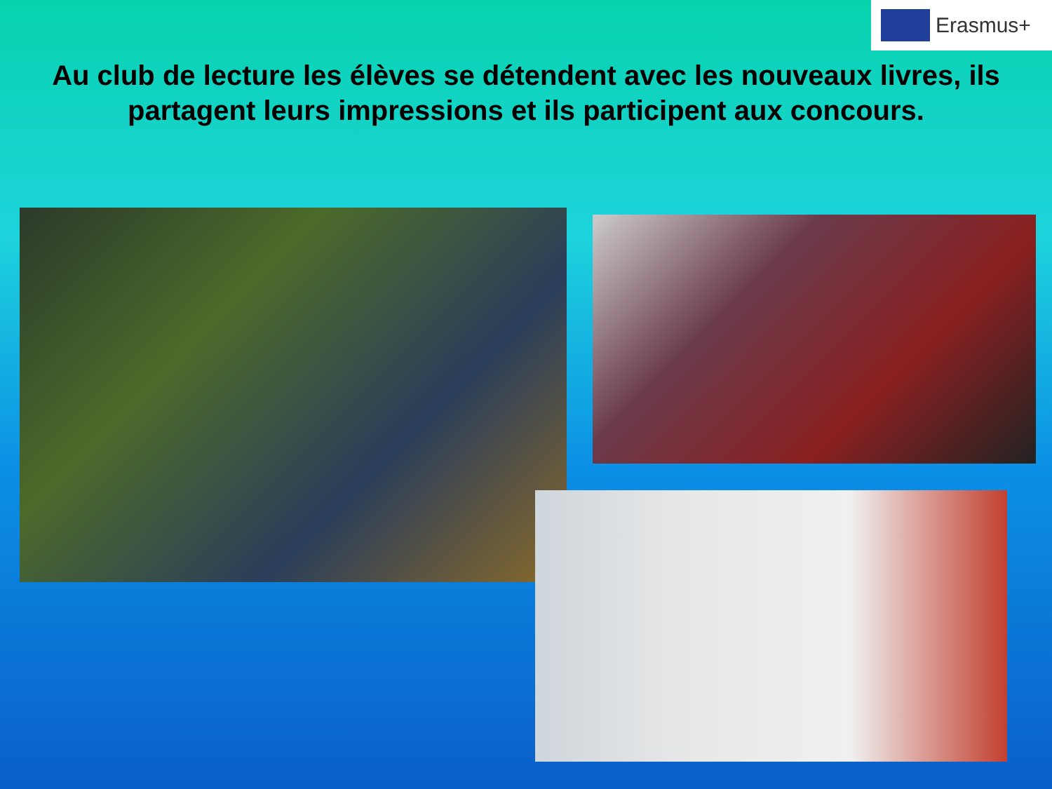Erasmus+
Au club de lecture les élèves se détendent avec les nouveaux livres, ils partagent leurs impressions et ils participent aux concours.